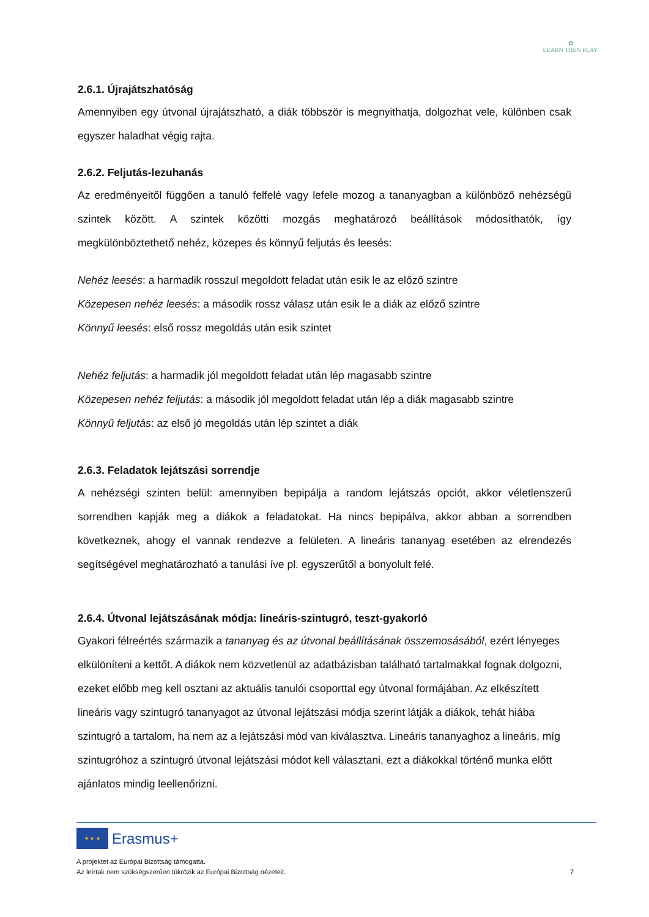✿
LEARN THEN PLAY
2.6.1. Újrajátszhatóság
Amennyiben egy útvonal újrajátszható, a diák többször is megnyithatja, dolgozhat vele, különben csak egyszer haladhat végig rajta.
2.6.2. Feljutás-lezuhanás
Az eredményeitől függően a tanuló felfelé vagy lefele mozog a tananyagban a különböző nehézségű szintek között. A szintek közötti mozgás meghatározó beállítások módosíthatók, így megkülönböztethető nehéz, közepes és könnyű feljutás és leesés:
Nehéz leesés: a harmadik rosszul megoldott feladat után esik le az előző szintre
Közepesen nehéz leesés: a második rossz válasz után esik le a diák az előző szintre
Könnyű leesés: első rossz megoldás után esik szintet
Nehéz feljutás: a harmadik jól megoldott feladat után lép magasabb szintre
Közepesen nehéz feljutás: a második jól megoldott feladat után lép a diák magasabb szintre
Könnyű feljutás: az első jó megoldás után lép szintet a diák
2.6.3. Feladatok lejátszási sorrendje
A nehézségi szinten belül: amennyiben bepipálja a random lejátszás opciót, akkor véletlenszerű sorrendben kapják meg a diákok a feladatokat. Ha nincs bepipálva, akkor abban a sorrendben következnek, ahogy el vannak rendezve a felületen. A lineáris tananyag esetében az elrendezés segítségével meghatározható a tanulási íve pl. egyszerűtől a bonyolult felé.
2.6.4. Útvonal lejátszásának módja: lineáris-szintugró, teszt-gyakorló
Gyakori félreértés származik a tananyag és az útvonal beállításának összemosásából, ezért lényeges elkülöníteni a kettőt. A diákok nem közvetlenül az adatbázisban található tartalmakkal fognak dolgozni, ezeket előbb meg kell osztani az aktuális tanulói csoporttal egy útvonal formájában. Az elkészített lineáris vagy szintugró tananyagot az útvonal lejátszási módja szerint látják a diákok, tehát hiába szintugró a tartalom, ha nem az a lejátszási mód van kiválasztva. Lineáris tananyaghoz a lineáris, míg szintugróhoz a szintugró útvonal lejátszási módot kell választani, ezt a diákokkal történő munka előtt ajánlatos mindig leellenőrizni.
★ ★ ★ Erasmus+
A projektet az Európai Bizottság támogatta.
Az leírtak nem szükségszerűen tükrözik az Európai Bizottság nézeteit. 7